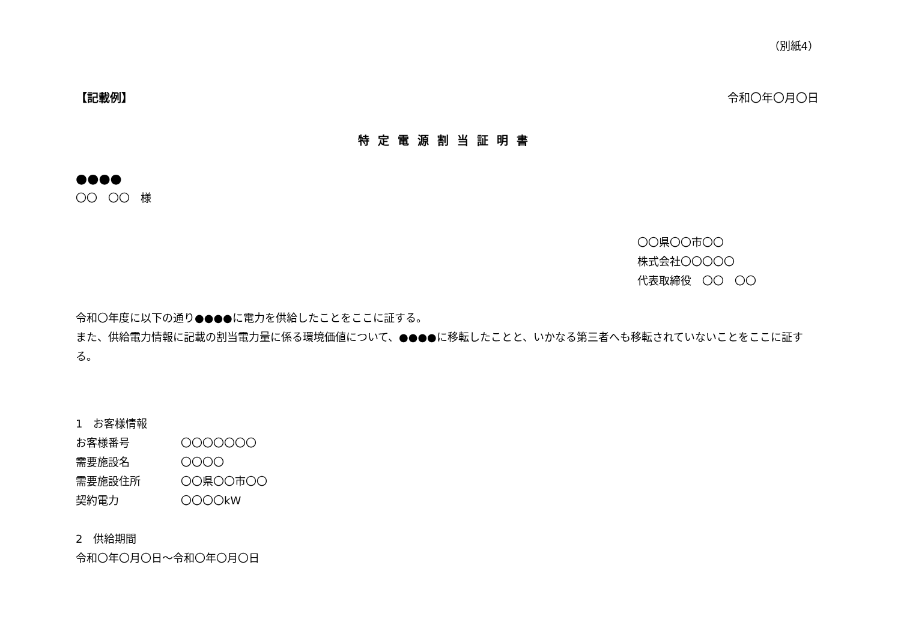（別紙4）
【記載例】 令和〇年〇月〇日
特定電源割当証明書
●●●●
〇〇　〇〇　様
〇〇県〇〇市〇〇
株式会社〇〇〇〇〇
代表取締役　〇〇　〇〇
令和〇年度に以下の通り●●●●に電力を供給したことをここに証する。
また、供給電力情報に記載の割当電力量に係る環境価値について、●●●●に移転したことと、いかなる第三者へも移転されていないことをここに証する。
1　お客様情報
お客様番号 〇〇〇〇〇〇〇
需要施設名 〇〇〇〇
需要施設住所 〇〇県〇〇市〇〇
契約電力 〇〇〇〇kW
2　供給期間
令和〇年〇月〇日～令和〇年〇月〇日